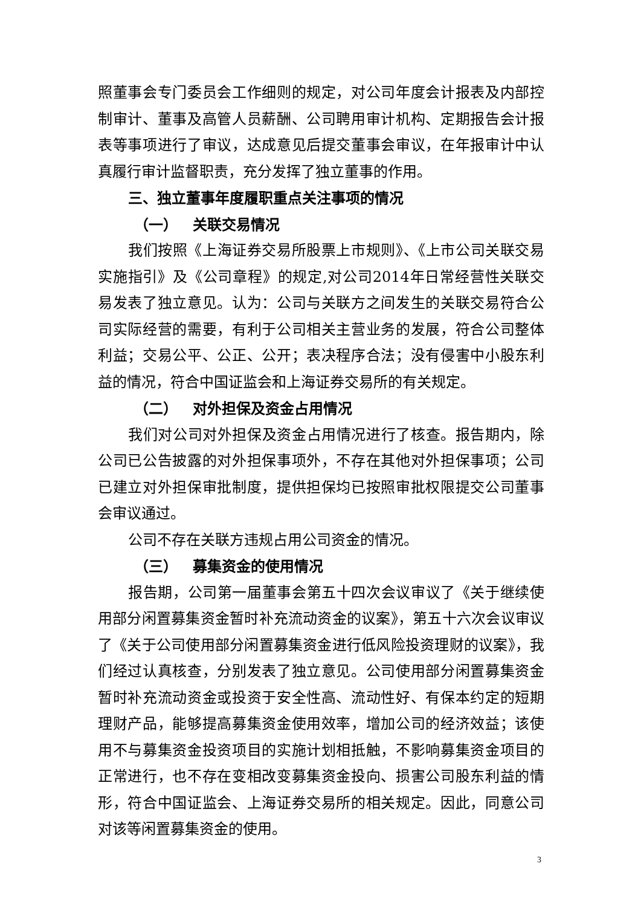照董事会专门委员会工作细则的规定，对公司年度会计报表及内部控制审计、董事及高管人员薪酬、公司聘用审计机构、定期报告会计报表等事项进行了审议，达成意见后提交董事会审议，在年报审计中认真履行审计监督职责，充分发挥了独立董事的作用。
三、独立董事年度履职重点关注事项的情况
（一） 关联交易情况
我们按照《上海证券交易所股票上市规则》、《上市公司关联交易实施指引》及《公司章程》的规定,对公司2014年日常经营性关联交易发表了独立意见。认为：公司与关联方之间发生的关联交易符合公司实际经营的需要，有利于公司相关主营业务的发展，符合公司整体利益；交易公平、公正、公开；表决程序合法；没有侵害中小股东利益的情况，符合中国证监会和上海证券交易所的有关规定。
（二） 对外担保及资金占用情况
我们对公司对外担保及资金占用情况进行了核查。报告期内，除公司已公告披露的对外担保事项外，不存在其他对外担保事项；公司已建立对外担保审批制度，提供担保均已按照审批权限提交公司董事会审议通过。
公司不存在关联方违规占用公司资金的情况。
（三） 募集资金的使用情况
报告期，公司第一届董事会第五十四次会议审议了《关于继续使用部分闲置募集资金暂时补充流动资金的议案》，第五十六次会议审议了《关于公司使用部分闲置募集资金进行低风险投资理财的议案》，我们经过认真核查，分别发表了独立意见。公司使用部分闲置募集资金暂时补充流动资金或投资于安全性高、流动性好、有保本约定的短期理财产品，能够提高募集资金使用效率，增加公司的经济效益；该使用不与募集资金投资项目的实施计划相抵触，不影响募集资金项目的正常进行，也不存在变相改变募集资金投向、损害公司股东利益的情形，符合中国证监会、上海证券交易所的相关规定。因此，同意公司对该等闲置募集资金的使用。
3